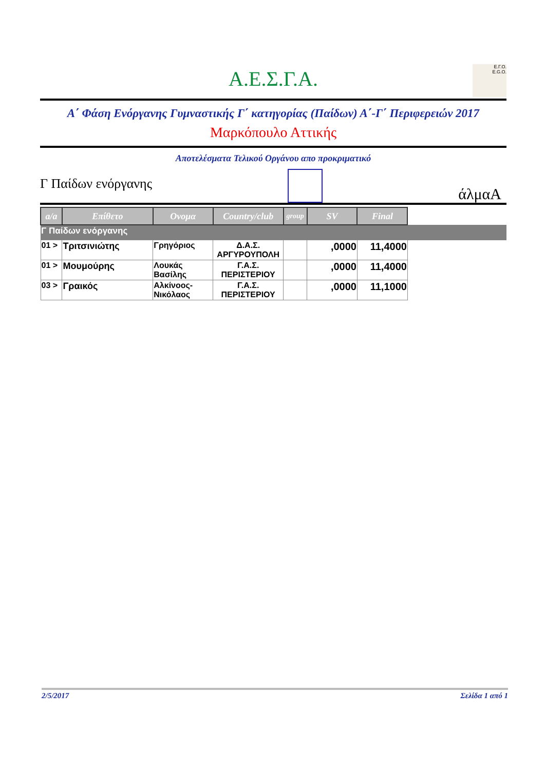Α.Ε.Σ.Γ.Α.
Ε.Γ.Ο.
E.G.O.
Α΄ Φάση Ενόργανης Γυμναστικής Γ΄ κατηγορίας (Παίδων) Α΄-Γ΄ Περιφερειών 2017
Μαρκόπουλο Αττικής
Αποτελέσματα Τελικού Οργάνου απο προκριματικό
Γ Παίδων ενόργανης
άλμαA
| a/a | Επίθετο | Ονομα | Country/club | group | SV | Final | |
| --- | --- | --- | --- | --- | --- | --- | --- |
| Γ Παίδων ενόργανης | | | | | | | |
| 01 > | Τριτσινιώτης | Γρηγόριος | Δ.Α.Σ. ΑΡΓΥΡΟΥΠΟΛΗ | | ,0000 | 11,4000 | |
| 01 > | Μουμούρης | Λουκάς Βασίλης | Γ.Α.Σ. ΠΕΡΙΣΤΕΡΙΟΥ | | ,0000 | 11,4000 | |
| 03 > | Γραικός | Αλκίνοος-Νικόλαος | Γ.Α.Σ. ΠΕΡΙΣΤΕΡΙΟΥ | | ,0000 | 11,1000 | |
2/5/2017 Σελίδα 1 από 1